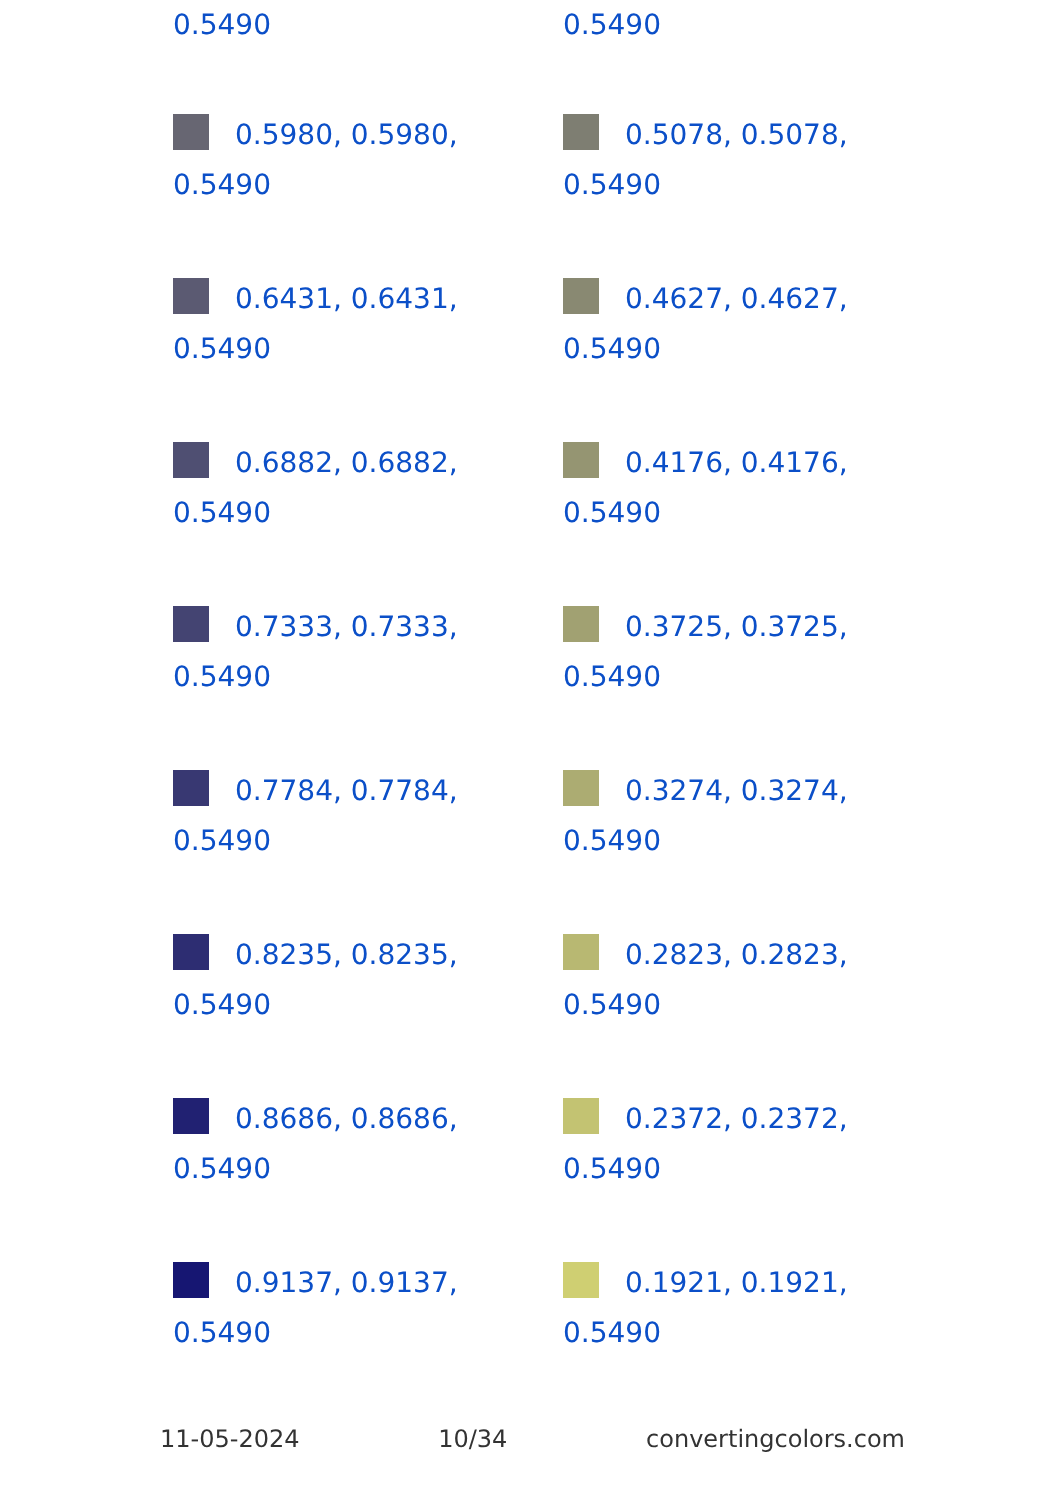0.5490
0.5490
0.5980, 0.5980,
0.5490
0.5078, 0.5078,
0.5490
0.6431, 0.6431,
0.5490
0.4627, 0.4627,
0.5490
0.6882, 0.6882,
0.5490
0.4176, 0.4176,
0.5490
0.7333, 0.7333,
0.5490
0.3725, 0.3725,
0.5490
0.7784, 0.7784,
0.5490
0.3274, 0.3274,
0.5490
0.8235, 0.8235,
0.5490
0.2823, 0.2823,
0.5490
0.8686, 0.8686,
0.5490
0.2372, 0.2372,
0.5490
0.9137, 0.9137,
0.5490
0.1921, 0.1921,
0.5490
11-05-2024 10/34 convertingcolors.com